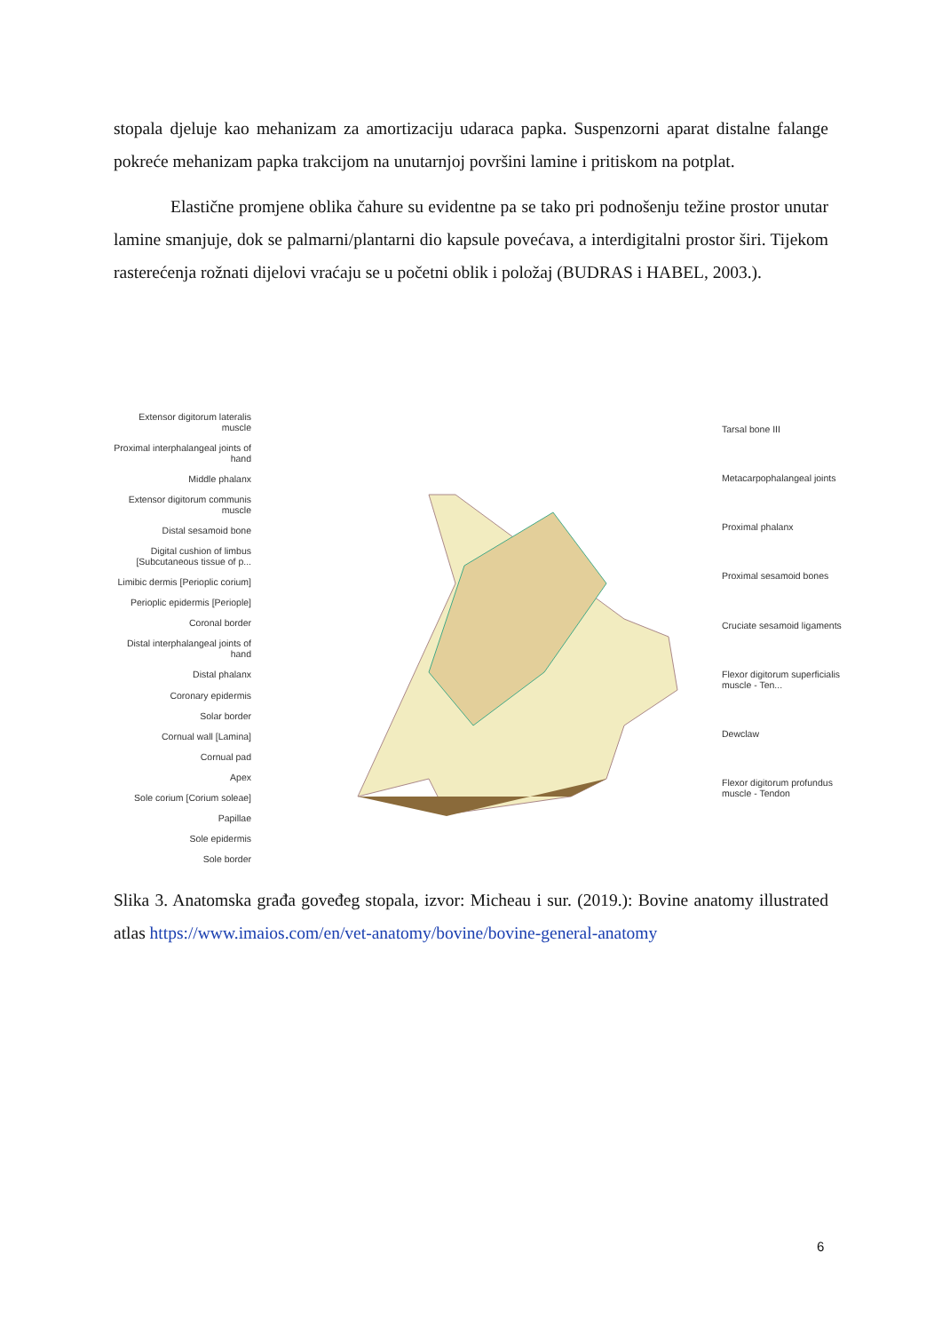stopala djeluje kao mehanizam za amortizaciju udaraca papka. Suspenzorni aparat distalne falange pokreće mehanizam papka trakcijom na unutarnjoj površini lamine i pritiskom na potplat.
Elastične promjene oblika čahure su evidentne pa se tako pri podnošenju težine prostor unutar lamine smanjuje, dok se palmarni/plantarni dio kapsule povećava, a interdigitalni prostor širi. Tijekom rasterećenja rožnati dijelovi vraćaju se u početni oblik i položaj (BUDRAS i HABEL, 2003.).
Extensor digitorum lateralis muscle
Proximal interphalangeal joints of hand
Middle phalanx
Extensor digitorum communis muscle
Distal sesamoid bone
Digital cushion of limbus [Subcutaneous tissue of p...
Limibic dermis [Perioplic corium]
Perioplic epidermis [Periople]
Coronal border
Distal interphalangeal joints of hand
Distal phalanx
Coronary epidermis
Solar border
Cornual wall [Lamina]
Cornual pad
Apex
Sole corium [Corium soleae]
Papillae
Sole epidermis
Sole border
Tarsal bone III
Metacarpophalangeal joints
Proximal phalanx
Proximal sesamoid bones
Cruciate sesamoid ligaments
Flexor digitorum superficialis muscle - Ten...
Dewclaw
Flexor digitorum profundus muscle - Tendon
Slika 3. Anatomska građa goveđeg stopala, izvor: Micheau i sur. (2019.): Bovine anatomy illustrated atlas https://www.imaios.com/en/vet-anatomy/bovine/bovine-general-anatomy
6